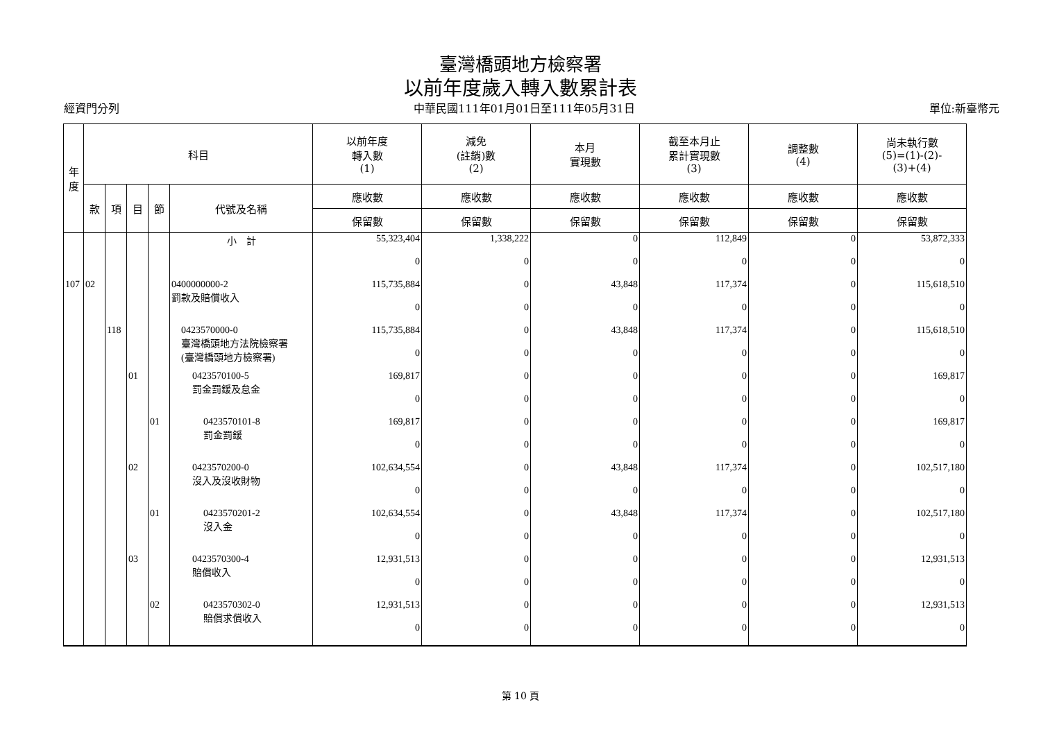臺灣橋頭地方檢察署
以前年度歲入轉入數累計表
經資門分列 中華民國111年01月01日至111年05月31日 單位:新臺幣元
| 年 度 | 科目 | | | | | 以前年度 轉入數 (1) | 減免 (註銷)數 (2) | 本月 實現數 | 截至本月止 累計實現數 (3) | 調整數 (4) | 尚未執行數 (5)=(1)-(2)- (3)+(4) |
| --- | --- | --- | --- | --- | --- | --- | --- | --- | --- | --- | --- |
| | 款 | 項 | 目 | 節 | 代號及名稱 | 應收數 | 應收數 | 應收數 | 應收數 | 應收數 | 應收數 |
| | | | | | | 保留數 | 保留數 | 保留數 | 保留數 | 保留數 | 保留數 |
| | | | | | 小 計 | 55,323,404 | 1,338,222 | 0 | 112,849 | 0 | 53,872,333 |
| | | | | | | 0 | 0 | 0 | 0 | 0 | 0 |
| 107 | 02 | | | | 0400000000-2 罰款及賠償收入 | 115,735,884 | 0 | 43,848 | 117,374 | 0 | 115,618,510 |
| | | | | | | 0 | 0 | 0 | 0 | 0 | 0 |
| | | 118 | | | 0423570000-0 臺灣橋頭地方法院檢察署 (臺灣橋頭地方檢察署) | 115,735,884 | 0 | 43,848 | 117,374 | 0 | 115,618,510 |
| | | | | | | 0 | 0 | 0 | 0 | 0 | 0 |
| | | | 01 | | 0423570100-5 罰金罰鍰及怠金 | 169,817 | 0 | 0 | 0 | 0 | 169,817 |
| | | | | | | 0 | 0 | 0 | 0 | 0 | 0 |
| | | | | 01 | 0423570101-8 罰金罰鍰 | 169,817 | 0 | 0 | 0 | 0 | 169,817 |
| | | | | | | 0 | 0 | 0 | 0 | 0 | 0 |
| | | | 02 | | 0423570200-0 沒入及沒收財物 | 102,634,554 | 0 | 43,848 | 117,374 | 0 | 102,517,180 |
| | | | | | | 0 | 0 | 0 | 0 | 0 | 0 |
| | | | | 01 | 0423570201-2 沒入金 | 102,634,554 | 0 | 43,848 | 117,374 | 0 | 102,517,180 |
| | | | | | | 0 | 0 | 0 | 0 | 0 | 0 |
| | | | 03 | | 0423570300-4 賠償收入 | 12,931,513 | 0 | 0 | 0 | 0 | 12,931,513 |
| | | | | | | 0 | 0 | 0 | 0 | 0 | 0 |
| | | | | 02 | 0423570302-0 賠償求償收入 | 12,931,513 | 0 | 0 | 0 | 0 | 12,931,513 |
| | | | | | | 0 | 0 | 0 | 0 | 0 | 0 |
第 10 頁